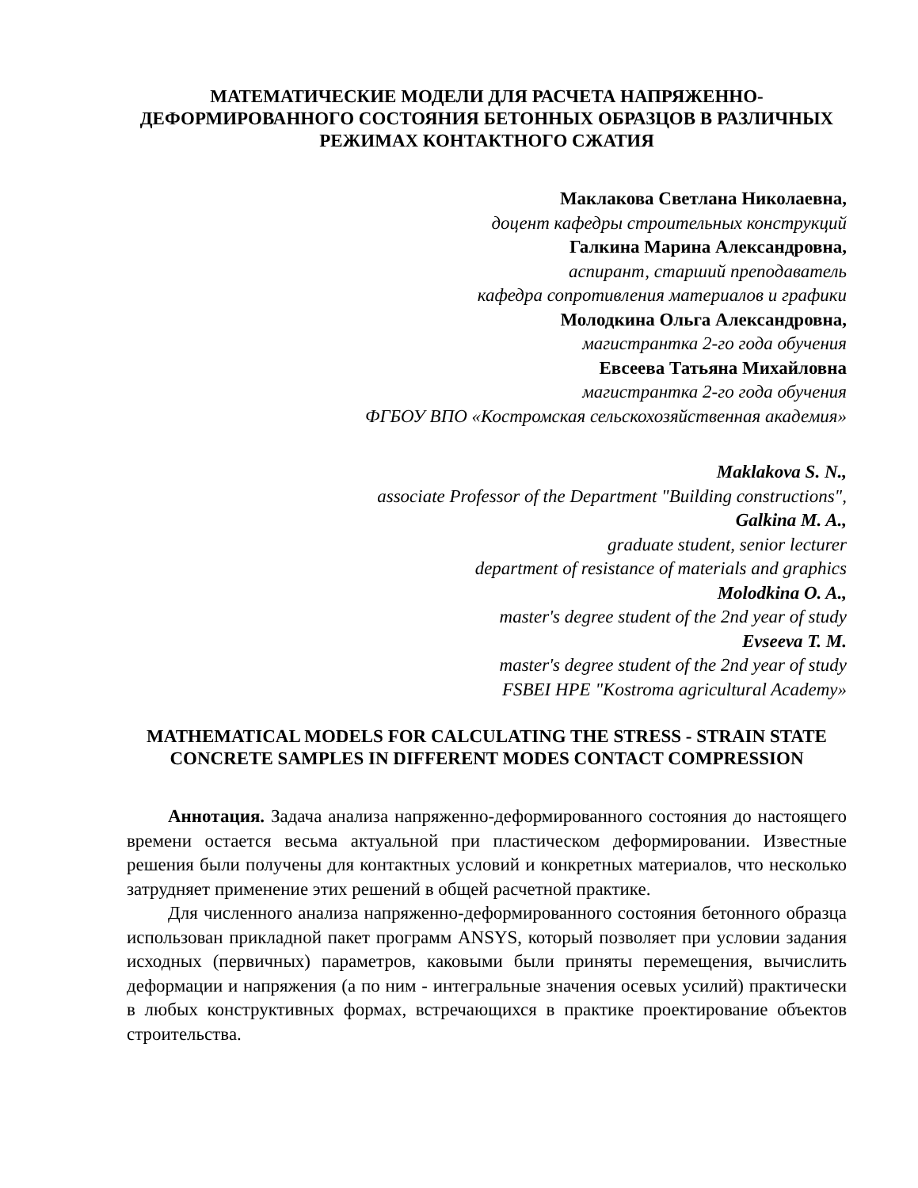МАТЕМАТИЧЕСКИЕ МОДЕЛИ ДЛЯ РАСЧЕТА НАПРЯЖЕННО-ДЕФОРМИРОВАННОГО СОСТОЯНИЯ БЕТОННЫХ ОБРАЗЦОВ В РАЗЛИЧНЫХ РЕЖИМАХ КОНТАКТНОГО СЖАТИЯ
Маклакова Светлана Николаевна,
доцент кафедры строительных конструкций
Галкина Марина Александровна,
аспирант, старший преподаватель
кафедра сопротивления материалов и графики
Молодкина Ольга Александровна,
магистрантка 2-го года обучения
Евсеева Татьяна Михайловна
магистрантка 2-го года обучения
ФГБОУ ВПО «Костромская сельскохозяйственная академия»
Maklakova S. N.,
associate Professor of the Department "Building constructions",
Galkina M. A.,
graduate student, senior lecturer
department of resistance of materials and graphics
Molodkina O. A.,
master's degree student of the 2nd year of study
Evseeva T. M.
master's degree student of the 2nd year of study
FSBEI HPE "Kostroma agricultural Academy»
MATHEMATICAL MODELS FOR CALCULATING THE STRESS - STRAIN STATE CONCRETE SAMPLES IN DIFFERENT MODES CONTACT COMPRESSION
Аннотация. Задача анализа напряженно-деформированного состояния до настоящего времени остается весьма актуальной при пластическом деформировании. Известные решения были получены для контактных условий и конкретных материалов, что несколько затрудняет применение этих решений в общей расчетной практике.
Для численного анализа напряженно-деформированного состояния бетонного образца использован прикладной пакет программ ANSYS, который позволяет при условии задания исходных (первичных) параметров, каковыми были приняты перемещения, вычислить деформации и напряжения (а по ним - интегральные значения осевых усилий) практически в любых конструктивных формах, встречающихся в практике проектирование объектов строительства.